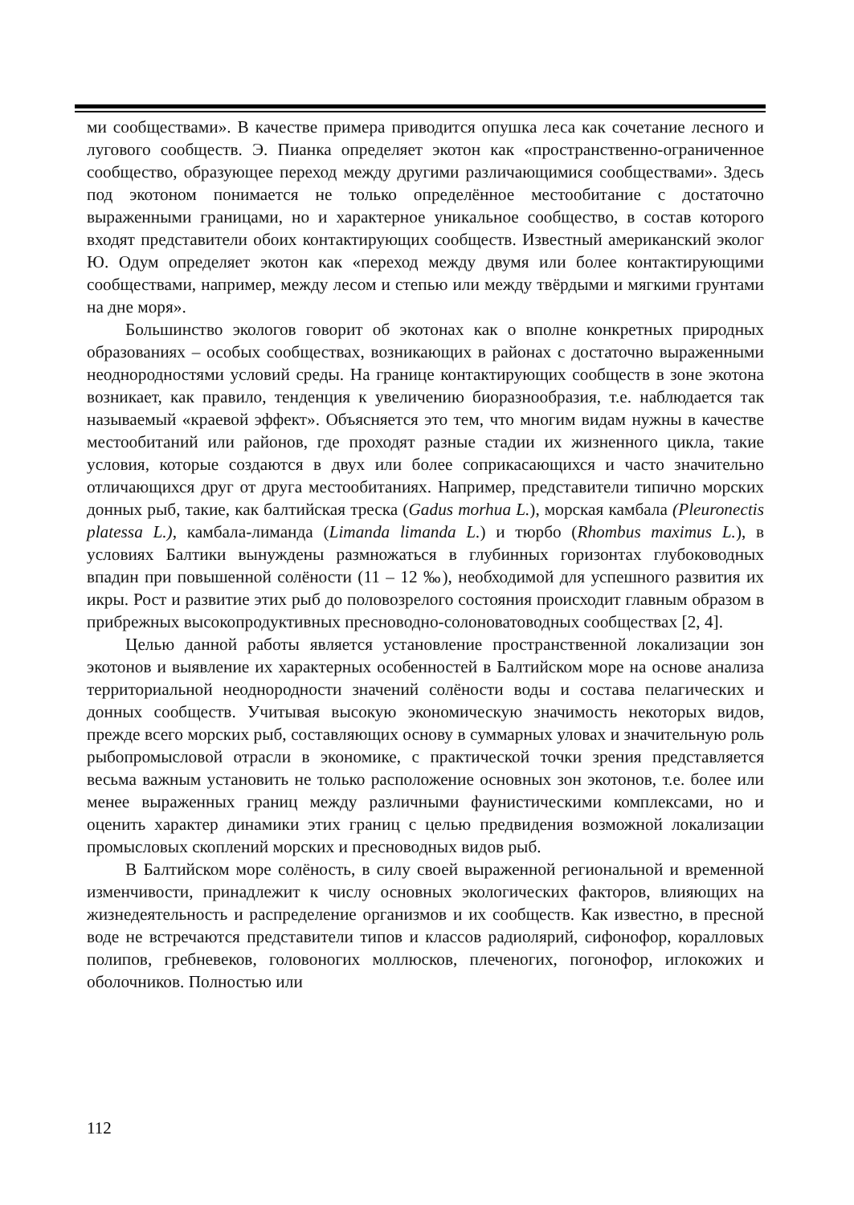ми сообществами». В качестве примера приводится опушка леса как сочетание лесного и лугового сообществ. Э. Пианка определяет экотон как «пространственно-ограниченное сообщество, образующее переход между другими различающимися сообществами». Здесь под экотоном понимается не только определённое местообитание с достаточно выраженными границами, но и характерное уникальное сообщество, в состав которого входят представители обоих контактирующих сообществ. Известный американский эколог Ю. Одум определяет экотон как «переход между двумя или более контактирующими сообществами, например, между лесом и степью или между твёрдыми и мягкими грунтами на дне моря».
Большинство экологов говорит об экотонах как о вполне конкретных природных образованиях – особых сообществах, возникающих в районах с достаточно выраженными неоднородностями условий среды. На границе контактирующих сообществ в зоне экотона возникает, как правило, тенденция к увеличению биоразнообразия, т.е. наблюдается так называемый «краевой эффект». Объясняется это тем, что многим видам нужны в качестве местообитаний или районов, где проходят разные стадии их жизненного цикла, такие условия, которые создаются в двух или более соприкасающихся и часто значительно отличающихся друг от друга местообитаниях. Например, представители типично морских донных рыб, такие, как балтийская треска (Gadus morhua L.), морская камбала (Pleuronectis platessa L.), камбала-лиманда (Limanda limanda L.) и тюрбо (Rhombus maximus L.), в условиях Балтики вынуждены размножаться в глубинных горизонтах глубоководных впадин при повышенной солёности (11 – 12 ‰), необходимой для успешного развития их икры. Рост и развитие этих рыб до половозрелого состояния происходит главным образом в прибрежных высокопродуктивных пресноводно-солоноватоводных сообществах [2, 4].
Целью данной работы является установление пространственной локализации зон экотонов и выявление их характерных особенностей в Балтийском море на основе анализа территориальной неоднородности значений солёности воды и состава пелагических и донных сообществ. Учитывая высокую экономическую значимость некоторых видов, прежде всего морских рыб, составляющих основу в суммарных уловах и значительную роль рыбопромысловой отрасли в экономике, с практической точки зрения представляется весьма важным установить не только расположение основных зон экотонов, т.е. более или менее выраженных границ между различными фаунистическими комплексами, но и оценить характер динамики этих границ с целью предвидения возможной локализации промысловых скоплений морских и пресноводных видов рыб.
В Балтийском море солёность, в силу своей выраженной региональной и временной изменчивости, принадлежит к числу основных экологических факторов, влияющих на жизнедеятельность и распределение организмов и их сообществ. Как известно, в пресной воде не встречаются представители типов и классов радиолярий, сифонофор, коралловых полипов, гребневеков, головоногих моллюсков, плеченогих, погонофор, иглокожих и оболочников. Полностью или
112